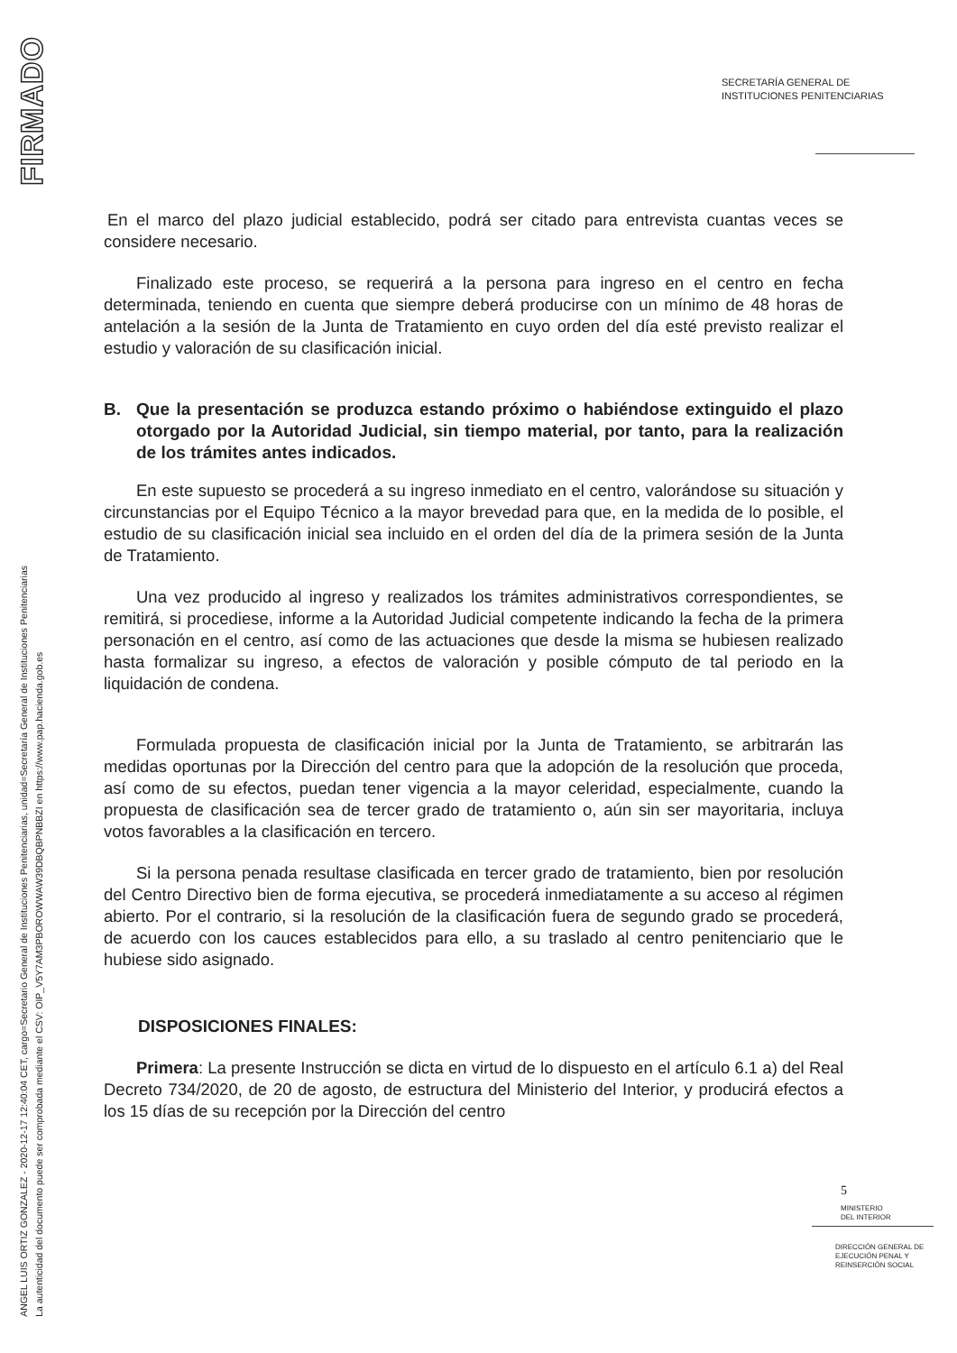FIRMADO
ANGEL LUIS ORTIZ GONZALEZ - 2020-12-17 12:40:04 CET, cargo=Secretario General de Instituciones Penitenciarias, unidad=Secretaría General de Instituciones Penitenciarias
La autenticidad del documento puede ser comprobada mediante el CSV: OIP_V5Y7AM3PBOROWWAW39DBQBPNBBZI en https://www.pap.hacienda.gob.es
SECRETARÍA GENERAL DE
INSTITUCIONES PENITENCIARIAS
En el marco del plazo judicial establecido, podrá ser citado para entrevista cuantas veces se considere necesario.
Finalizado este proceso, se requerirá a la persona para ingreso en el centro en fecha determinada, teniendo en cuenta que siempre deberá producirse con un mínimo de 48 horas de antelación a la sesión de la Junta de Tratamiento en cuyo orden del día esté previsto realizar el estudio y valoración de su clasificación inicial.
B. Que la presentación se produzca estando próximo o habiéndose extinguido el plazo otorgado por la Autoridad Judicial, sin tiempo material, por tanto, para la realización de los trámites antes indicados.
En este supuesto se procederá a su ingreso inmediato en el centro, valorándose su situación y circunstancias por el Equipo Técnico a la mayor brevedad para que, en la medida de lo posible, el estudio de su clasificación inicial sea incluido en el orden del día de la primera sesión de la Junta de Tratamiento.
Una vez producido al ingreso y realizados los trámites administrativos correspondientes, se remitirá, si procediese, informe a la Autoridad Judicial competente indicando la fecha de la primera personación en el centro, así como de las actuaciones que desde la misma se hubiesen realizado hasta formalizar su ingreso, a efectos de valoración y posible cómputo de tal periodo en la liquidación de condena.
Formulada propuesta de clasificación inicial por la Junta de Tratamiento, se arbitrarán las medidas oportunas por la Dirección del centro para que la adopción de la resolución que proceda, así como de su efectos, puedan tener vigencia a la mayor celeridad, especialmente, cuando la propuesta de clasificación sea de tercer grado de tratamiento o, aún sin ser mayoritaria, incluya votos favorables a la clasificación en tercero.
Si la persona penada resultase clasificada en tercer grado de tratamiento, bien por resolución del Centro Directivo bien de forma ejecutiva, se procederá inmediatamente a su acceso al régimen abierto. Por el contrario, si la resolución de la clasificación fuera de segundo grado se procederá, de acuerdo con los cauces establecidos para ello, a su traslado al centro penitenciario que le hubiese sido asignado.
DISPOSICIONES FINALES:
Primera: La presente Instrucción se dicta en virtud de lo dispuesto en el artículo 6.1 a) del Real Decreto 734/2020, de 20 de agosto, de estructura del Ministerio del Interior, y producirá efectos a los 15 días de su recepción por la Dirección del centro
5
MINISTERIO
DEL INTERIOR
DIRECCIÓN GENERAL DE
EJECUCIÓN PENAL Y
REINSERCIÓN SOCIAL